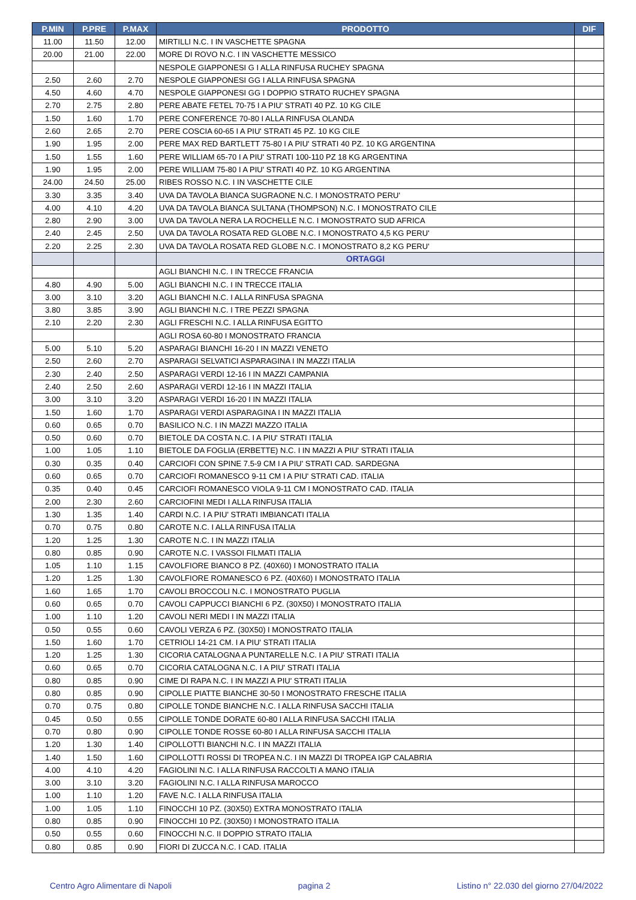| P.MIN | P.PRE | P.MAX | PRODOTTO | DIF |
| --- | --- | --- | --- | --- |
| 11.00 | 11.50 | 12.00 | MIRTILLI N.C. I IN VASCHETTE SPAGNA | |
| 20.00 | 21.00 | 22.00 | MORE DI ROVO N.C. I IN VASCHETTE MESSICO | |
| | | | NESPOLE GIAPPONESI G I ALLA RINFUSA RUCHEY SPAGNA | |
| 2.50 | 2.60 | 2.70 | NESPOLE GIAPPONESI GG I ALLA RINFUSA SPAGNA | |
| 4.50 | 4.60 | 4.70 | NESPOLE GIAPPONESI GG I DOPPIO STRATO RUCHEY SPAGNA | |
| 2.70 | 2.75 | 2.80 | PERE ABATE FETEL 70-75 I A PIU' STRATI 40 PZ. 10 KG CILE | |
| 1.50 | 1.60 | 1.70 | PERE CONFERENCE 70-80 I ALLA RINFUSA OLANDA | |
| 2.60 | 2.65 | 2.70 | PERE COSCIA 60-65 I A PIU' STRATI 45 PZ. 10 KG CILE | |
| 1.90 | 1.95 | 2.00 | PERE MAX RED BARTLETT 75-80 I A PIU' STRATI 40 PZ. 10 KG ARGENTINA | |
| 1.50 | 1.55 | 1.60 | PERE WILLIAM 65-70 I A PIU' STRATI 100-110 PZ 18 KG ARGENTINA | |
| 1.90 | 1.95 | 2.00 | PERE WILLIAM 75-80 I A PIU' STRATI 40 PZ. 10 KG ARGENTINA | |
| 24.00 | 24.50 | 25.00 | RIBES ROSSO N.C. I IN VASCHETTE CILE | |
| 3.30 | 3.35 | 3.40 | UVA DA TAVOLA BIANCA SUGRAONE N.C. I MONOSTRATO PERU' | |
| 4.00 | 4.10 | 4.20 | UVA DA TAVOLA BIANCA SULTANA (THOMPSON) N.C. I MONOSTRATO CILE | |
| 2.80 | 2.90 | 3.00 | UVA DA TAVOLA NERA LA ROCHELLE N.C. I MONOSTRATO SUD AFRICA | |
| 2.40 | 2.45 | 2.50 | UVA DA TAVOLA ROSATA RED GLOBE N.C. I MONOSTRATO 4,5 KG PERU' | |
| 2.20 | 2.25 | 2.30 | UVA DA TAVOLA ROSATA RED GLOBE N.C. I MONOSTRATO 8,2 KG PERU' | |
| | | | ORTAGGI | |
| | | | AGLI BIANCHI N.C. I IN TRECCE FRANCIA | |
| 4.80 | 4.90 | 5.00 | AGLI BIANCHI N.C. I IN TRECCE ITALIA | |
| 3.00 | 3.10 | 3.20 | AGLI BIANCHI N.C. I ALLA RINFUSA SPAGNA | |
| 3.80 | 3.85 | 3.90 | AGLI BIANCHI N.C. I TRE PEZZI SPAGNA | |
| 2.10 | 2.20 | 2.30 | AGLI FRESCHI N.C. I ALLA RINFUSA EGITTO | |
| | | | AGLI ROSA 60-80 I MONOSTRATO FRANCIA | |
| 5.00 | 5.10 | 5.20 | ASPARAGI BIANCHI 16-20 I IN MAZZI VENETO | |
| 2.50 | 2.60 | 2.70 | ASPARAGI SELVATICI ASPARAGINA I IN MAZZI ITALIA | |
| 2.30 | 2.40 | 2.50 | ASPARAGI VERDI 12-16 I IN MAZZI CAMPANIA | |
| 2.40 | 2.50 | 2.60 | ASPARAGI VERDI 12-16 I IN MAZZI ITALIA | |
| 3.00 | 3.10 | 3.20 | ASPARAGI VERDI 16-20 I IN MAZZI ITALIA | |
| 1.50 | 1.60 | 1.70 | ASPARAGI VERDI ASPARAGINA I IN MAZZI ITALIA | |
| 0.60 | 0.65 | 0.70 | BASILICO N.C. I IN MAZZI MAZZO ITALIA | |
| 0.50 | 0.60 | 0.70 | BIETOLE DA COSTA N.C. I A PIU' STRATI ITALIA | |
| 1.00 | 1.05 | 1.10 | BIETOLE DA FOGLIA (ERBETTE) N.C. I IN MAZZI A PIU' STRATI ITALIA | |
| 0.30 | 0.35 | 0.40 | CARCIOFI CON SPINE 7.5-9 CM I A PIU' STRATI CAD. SARDEGNA | |
| 0.60 | 0.65 | 0.70 | CARCIOFI ROMANESCO 9-11 CM I A PIU' STRATI CAD. ITALIA | |
| 0.35 | 0.40 | 0.45 | CARCIOFI ROMANESCO VIOLA 9-11 CM I MONOSTRATO CAD. ITALIA | |
| 2.00 | 2.30 | 2.60 | CARCIOFINI MEDI I ALLA RINFUSA ITALIA | |
| 1.30 | 1.35 | 1.40 | CARDI N.C. I A PIU' STRATI IMBIANCATI ITALIA | |
| 0.70 | 0.75 | 0.80 | CAROTE N.C. I ALLA RINFUSA ITALIA | |
| 1.20 | 1.25 | 1.30 | CAROTE N.C. I IN MAZZI ITALIA | |
| 0.80 | 0.85 | 0.90 | CAROTE N.C. I VASSOI FILMATI ITALIA | |
| 1.05 | 1.10 | 1.15 | CAVOLFIORE BIANCO 8 PZ. (40X60) I MONOSTRATO ITALIA | |
| 1.20 | 1.25 | 1.30 | CAVOLFIORE ROMANESCO 6 PZ. (40X60) I MONOSTRATO ITALIA | |
| 1.60 | 1.65 | 1.70 | CAVOLI BROCCOLI N.C. I MONOSTRATO PUGLIA | |
| 0.60 | 0.65 | 0.70 | CAVOLI CAPPUCCI BIANCHI 6 PZ. (30X50) I MONOSTRATO ITALIA | |
| 1.00 | 1.10 | 1.20 | CAVOLI NERI MEDI I IN MAZZI ITALIA | |
| 0.50 | 0.55 | 0.60 | CAVOLI VERZA 6 PZ. (30X50) I MONOSTRATO ITALIA | |
| 1.50 | 1.60 | 1.70 | CETRIOLI 14-21 CM. I A PIU' STRATI ITALIA | |
| 1.20 | 1.25 | 1.30 | CICORIA CATALOGNA A PUNTARELLE N.C. I A PIU' STRATI ITALIA | |
| 0.60 | 0.65 | 0.70 | CICORIA CATALOGNA N.C. I A PIU' STRATI ITALIA | |
| 0.80 | 0.85 | 0.90 | CIME DI RAPA N.C. I IN MAZZI A PIU' STRATI ITALIA | |
| 0.80 | 0.85 | 0.90 | CIPOLLE PIATTE BIANCHE 30-50 I MONOSTRATO FRESCHE ITALIA | |
| 0.70 | 0.75 | 0.80 | CIPOLLE TONDE BIANCHE N.C. I ALLA RINFUSA SACCHI ITALIA | |
| 0.45 | 0.50 | 0.55 | CIPOLLE TONDE DORATE 60-80 I ALLA RINFUSA SACCHI ITALIA | |
| 0.70 | 0.80 | 0.90 | CIPOLLE TONDE ROSSE 60-80 I ALLA RINFUSA SACCHI ITALIA | |
| 1.20 | 1.30 | 1.40 | CIPOLLOTTI BIANCHI N.C. I IN MAZZI ITALIA | |
| 1.40 | 1.50 | 1.60 | CIPOLLOTTI ROSSI DI TROPEA N.C. I IN MAZZI DI TROPEA IGP CALABRIA | |
| 4.00 | 4.10 | 4.20 | FAGIOLINI N.C. I ALLA RINFUSA RACCOLTI A MANO ITALIA | |
| 3.00 | 3.10 | 3.20 | FAGIOLINI N.C. I ALLA RINFUSA MAROCCO | |
| 1.00 | 1.10 | 1.20 | FAVE N.C. I ALLA RINFUSA ITALIA | |
| 1.00 | 1.05 | 1.10 | FINOCCHI 10 PZ. (30X50) EXTRA MONOSTRATO ITALIA | |
| 0.80 | 0.85 | 0.90 | FINOCCHI 10 PZ. (30X50) I MONOSTRATO ITALIA | |
| 0.50 | 0.55 | 0.60 | FINOCCHI N.C. II DOPPIO STRATO ITALIA | |
| 0.80 | 0.85 | 0.90 | FIORI DI ZUCCA N.C. I CAD. ITALIA | |
Centro Agro Alimentare di Napoli pagina 2 Listino n° 22.030 del giorno 27/04/2022